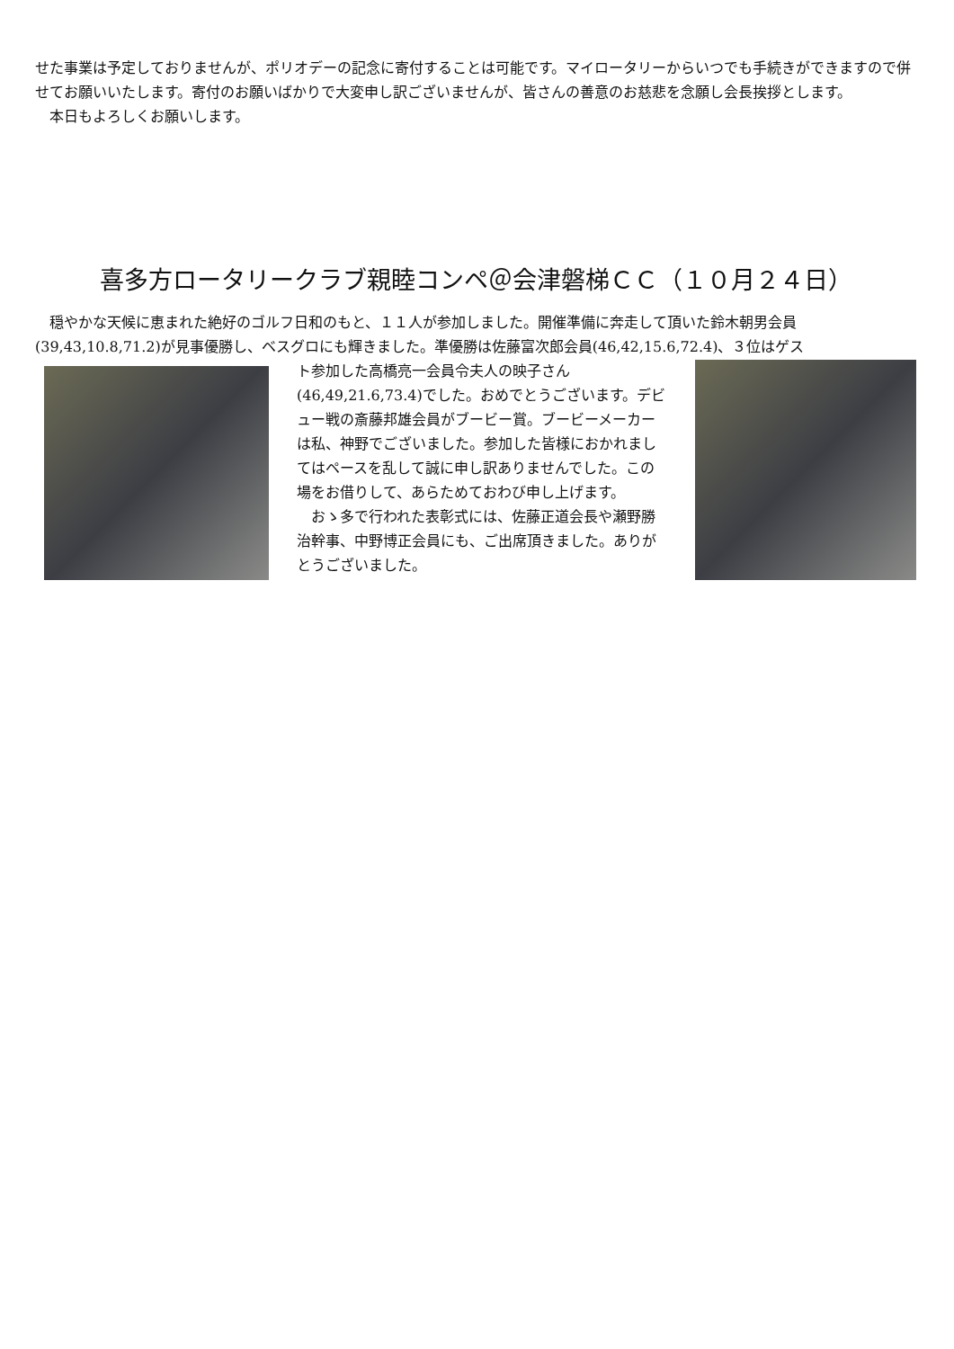せた事業は予定しておりませんが、ポリオデーの記念に寄付することは可能です。マイロータリーからいつでも手続きができますので併せてお願いいたします。寄付のお願いばかりで大変申し訳ございませんが、皆さんの善意のお慈悲を念願し会長挨拶とします。
　本日もよろしくお願いします。
喜多方ロータリークラブ親睦コンペ＠会津磐梯ＣＣ（１０月２４日）
　穏やかな天候に恵まれた絶好のゴルフ日和のもと、１１人が参加しました。開催準備に奔走して頂いた鈴木朝男会員(39,43,10.8,71.2)が見事優勝し、ベスグロにも輝きました。準優勝は佐藤富次郎会員(46,42,15.6,72.4)、３位はゲス
ト参加した高橋亮一会員令夫人の映子さん(46,49,21.6,73.4)でした。おめでとうございます。デビュー戦の斎藤邦雄会員がブービー賞。ブービーメーカーは私、神野でございました。参加した皆様におかれましてはペースを乱して誠に申し訳ありませんでした。この場をお借りして、あらためておわび申し上げます。
　おゝ多で行われた表彰式には、佐藤正道会長や瀬野勝治幹事、中野博正会員にも、ご出席頂きました。ありがとうございました。